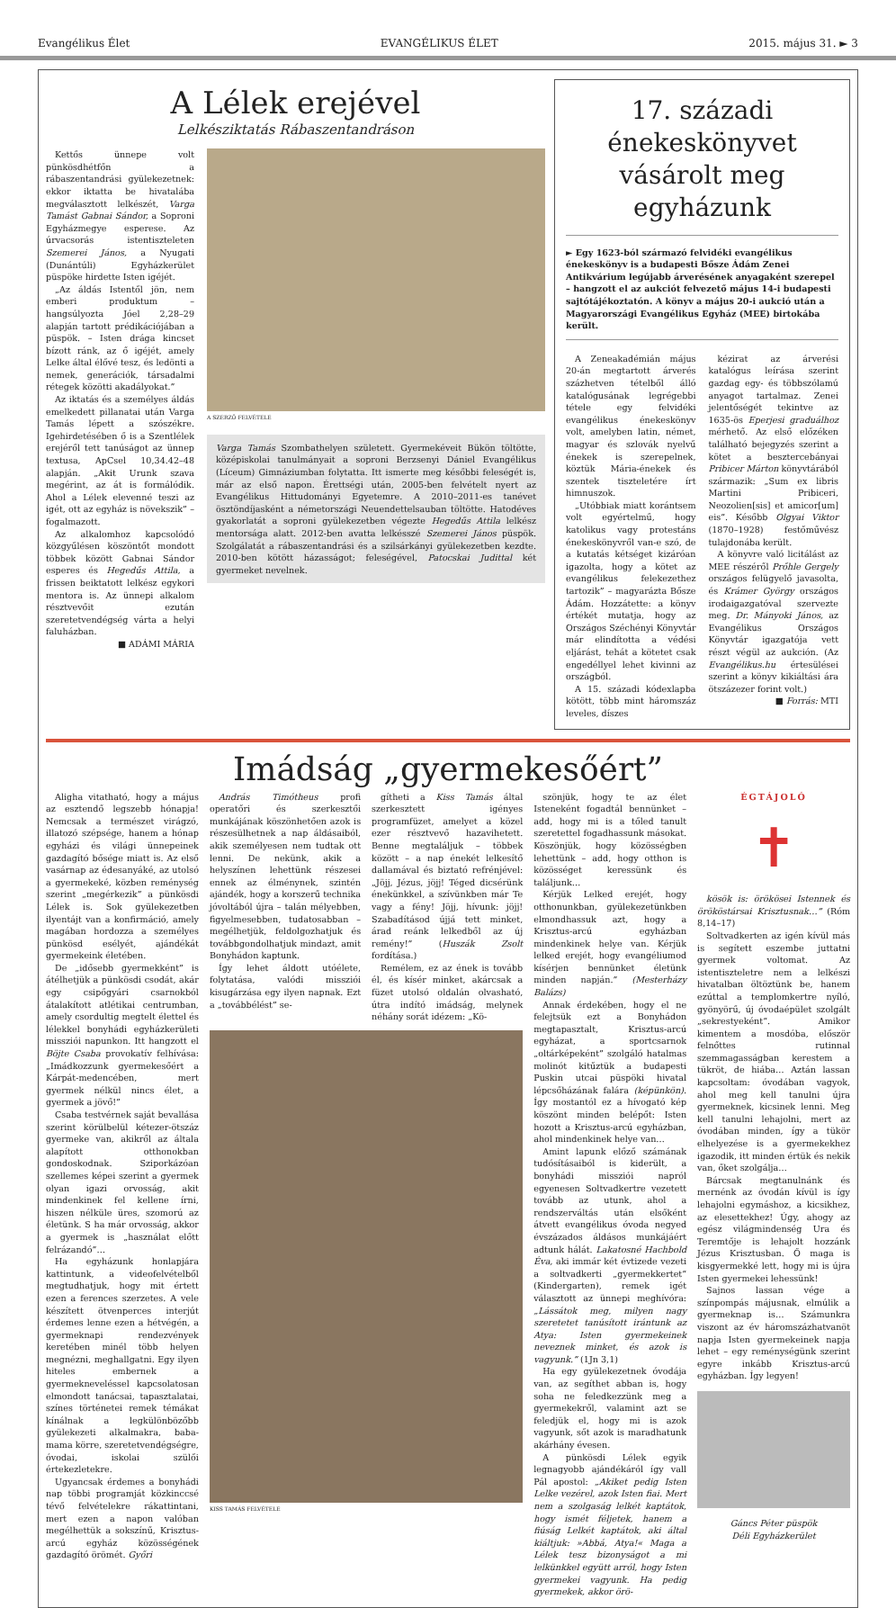Evangélikus Élet EVANGÉLIKUS ÉLET 2015. május 31. ► 3
A Lélek erejével
Lelkésziktatás Rábaszentandráson
Kettős ünnepe volt pünkösdhétfőn a rábaszentandrási gyülekezetnek: ekkor iktatta be hivatalába megválasztott lelkészét, Varga Tamást Gabnai Sándor, a Soproni Egyházmegye esperese. Az úrvacsorás istentiszteleten Szemerei János, a Nyugati (Dunántúli) Egyházkerület püspöke hirdette Isten igéjét.
„Az áldás Istentől jön, nem emberi produktum – hangsúlyozta Jóel 2,28–29 alapján tartott prédikációjában a püspök. – Isten drága kincset bízott ránk, az ő igéjét, amely Lelke által élővé tesz, és ledönti a nemek, generációk, társadalmi rétegek közötti akadályokat.”
Az iktatás és a személyes áldás emelkedett pillanatai után Varga Tamás lépett a szószékre. Igehirdetésében ő is a Szentlélek erejéről tett tanúságot az ünnep textusa, ApCsel 10,34.42–48 alapján. „Akit Urunk szava megérint, az át is formálódik. Ahol a Lélek elevenné teszi az igét, ott az egyház is növekszik” – fogalmazott.
Az alkalomhoz kapcsolódó közgyűlésen köszöntőt mondott többek között Gabnai Sándor esperes és Hegedűs Attila, a frissen beiktatott lelkész egykori mentora is. Az ünnepi alkalom résztvevőit ezután szeretetvendégség várta a helyi faluházban.
■ ADÁMI MÁRIA
A SZERZŐ FELVÉTELE
Varga Tamás Szombathelyen született. Gyermekéveit Bükön töltötte, középiskolai tanulmányait a soproni Berzsenyi Dániel Evangélikus (Líceum) Gimnáziumban folytatta. Itt ismerte meg későbbi feleségét is, már az első napon. Érettségi után, 2005-ben felvételt nyert az Evangélikus Hittudományi Egyetemre. A 2010–2011-es tanévet ösztöndíjasként a németországi Neuendettelsauban töltötte. Hatodéves gyakorlatát a soproni gyülekezetben végezte Hegedűs Attila lelkész mentorsága alatt. 2012-ben avatta lelkésszé Szemerei János püspök. Szolgálatát a rábaszentandrási és a szilsárkányi gyülekezetben kezdte. 2010-ben kötött házasságot; feleségével, Patocskai Judittal két gyermeket nevelnek.
17. századi énekeskönyvet vásárolt meg egyházunk
► Egy 1623-ból származó felvidéki evangélikus énekeskönyv is a budapesti Bősze Ádám Zenei Antikvárium legújabb árverésének anyagaként szerepel – hangzott el az aukciót felvezető május 14-i budapesti sajtótájékoztatón. A könyv a május 20-i aukció után a Magyarországi Evangélikus Egyház (MEE) birtokába került.
A Zeneakadémián május 20-án megtartott árverés százhetven tételből álló katalógusának legrégebbi tétele egy felvidéki evangélikus énekeskönyv volt, amelyben latin, német, magyar és szlovák nyelvű énekek is szerepelnek, köztük Mária-énekek és szentek tiszteletére írt himnuszok.
„Utóbbiak miatt korántsem volt egyértelmű, hogy katolikus vagy protestáns énekeskönyvről van-e szó, de a kutatás kétséget kizáróan igazolta, hogy a kötet az evangélikus felekezethez tartozik” – magyarázta Bősze Ádám. Hozzátette: a könyv értékét mutatja, hogy az Országos Széchényi Könyvtár már elindította a védési eljárást, tehát a kötetet csak engedéllyel lehet kivinni az országból.
A 15. századi kódexlapba kötött, több mint háromszáz leveles, díszes
kézirat az árverési katalógus leírása szerint gazdag egy- és többszólamú anyagot tartalmaz. Zenei jelentőségét tekintve az 1635-ös Eperjesi graduálhoz mérhető. Az első előzéken található bejegyzés szerint a kötet a besztercebányai Pribicer Márton könyvtárából származik: „Sum ex libris Martini Pribiceri, Neozolien[sis] et amicor[um] eis”. Később Olgyai Viktor (1870–1928) festőművész tulajdonába került.
A könyvre való licitálást az MEE részéről Prőhle Gergely országos felügyelő javasolta, és Krámer György országos irodaigazgatóval szervezte meg. Dr. Mányoki János, az Evangélikus Országos Könyvtár igazgatója vett részt végül az aukción. (Az Evangélikus.hu értesülései szerint a könyv kikiáltási ára ötszázezer forint volt.)
■ Forrás: MTI
Imádság „gyermekesőért”
Aligha vitatható, hogy a május az esztendő legszebb hónapja! Nemcsak a természet virágzó, illatozó szépsége, hanem a hónap egyházi és világi ünnepeinek gazdagító bősége miatt is. Az első vasárnap az édesanyáké, az utolsó a gyermekeké, közben reménység szerint „megérkezik” a pünkösdi Lélek is. Sok gyülekezetben ilyentájt van a konfirmáció, amely magában hordozza a személyes pünkösd esélyét, ajándékát gyermekeink életében.
De „idősebb gyermekként” is átélhetjük a pünkösdi csodát, akár egy csipőgyári csarnokból átalakított atlétikai centrumban, amely csordultig megtelt élettel és lélekkel bonyhádi egyházkerületi missziói napunkon. Itt hangzott el Böjte Csaba provokatív felhívása: „Imádkozzunk gyermekesőért a Kárpát-medencében, mert gyermek nélkül nincs élet, a gyermek a jövő!”
Csaba testvérnek saját bevallása szerint körülbelül kétezer-ötszáz gyermeke van, akikről az általa alapított otthonokban gondoskodnak. Sziporkázóan szellemes képei szerint a gyermek olyan igazi orvosság, akit mindenkinek fel kellene írni, hiszen nélküle üres, szomorú az életünk. S ha már orvosság, akkor a gyermek is „használat előtt felrázandó”…
Ha egyházunk honlapjára kattintunk, a videofelvételből megtudhatjuk, hogy mit értett ezen a ferences szerzetes. A vele készített ötvenperces interjút érdemes lenne ezen a hétvégén, a gyermeknapi rendezvények keretében minél több helyen megnézni, meghallgatni. Egy ilyen hiteles embernek a gyermekneveléssel kapcsolatosan elmondott tanácsai, tapasztalatai, színes történetei remek témákat kínálnak a legkülönbözőbb gyülekezeti alkalmakra, baba-mama körre, szeretetvendégségre, óvodai, iskolai szülői értekezletekre.
Ugyancsak érdemes a bonyhádi nap többi programját közkinccsé tévő felvételekre rákattintani, mert ezen a napon valóban megélhettük a sokszínű, Krisztus-arcú egyház közösségének gazdagító örömét. Győri
András Timótheus profi operatőri és szerkesztői munkájának köszönhetően azok is részesülhetnek a nap áldásaiból, akik személyesen nem tudtak ott lenni. De nekünk, akik a helyszínen lehettünk részesei ennek az élménynek, szintén ajándék, hogy a korszerű technika jóvoltából újra – talán mélyebben, figyelmesebben, tudatosabban – megélhetjük, feldolgozhatjuk és továbbgondolhatjuk mindazt, amit Bonyhádon kaptunk.
Így lehet áldott utóélete, folytatása, valódi missziói kisugárzása egy ilyen napnak. Ezt a „továbbélést” se-
gítheti a Kiss Tamás által szerkesztett igényes programfüzet, amelyet a közel ezer résztvevő hazavihetett. Benne megtaláljuk – többek között – a nap énekét lelkesítő dallamával és biztató refrénjével: „Jöjj, Jézus, jöjj! Téged dicsérünk énekünkkel, a szívünkben már Te vagy a fény! Jöjj, hívunk: jöjj! Szabadításod újjá tett minket, árad reánk lelkedből az új remény!” (Huszák Zsolt fordítása.)
Remélem, ez az ének is tovább él, és kísér minket, akárcsak a füzet utolsó oldalán olvasható, útra indító imádság, melynek néhány sorát idézem: „Kö-
KISS TAMÁS FELVÉTELE
szönjük, hogy te az élet Isteneként fogadtál bennünket – add, hogy mi is a tőled tanult szeretettel fogadhassunk másokat. Köszönjük, hogy közösségben lehettünk – add, hogy otthon is közösséget keressünk és találjunk…
Kérjük Lelked erejét, hogy otthonunkban, gyülekezetünkben elmondhassuk azt, hogy a Krisztus-arcú egyházban mindenkinek helye van. Kérjük lelked erejét, hogy evangéliumod kísérjen bennünket életünk minden napján.” (Mesterházy Balázs)
Annak érdekében, hogy el ne felejtsük ezt a Bonyhádon megtapasztalt, Krisztus-arcú egyházat, a sportcsarnok „oltárképeként” szolgáló hatalmas molinót kitűztük a budapesti Puskin utcai püspöki hivatal lépcsőházának falára (képünkön). Így mostantól ez a hívogató kép köszönt minden belépőt: Isten hozott a Krisztus-arcú egyházban, ahol mindenkinek helye van…
Amint lapunk előző számának tudósításaiból is kiderült, a bonyhádi missziói napról egyenesen Soltvadkertre vezetett tovább az utunk, ahol a rendszerváltás után elsőként átvett evangélikus óvoda negyed évszázados áldásos munkájáért adtunk hálát. Lakatosné Hachbold Éva, aki immár két évtizede vezeti a soltvadkerti „gyermekkertet” (Kindergarten), remek igét választott az ünnepi meghívóra: „Lássátok meg, milyen nagy szeretetet tanúsított irántunk az Atya: Isten gyermekeinek neveznek minket, és azok is vagyunk.” (1Jn 3,1)
Ha egy gyülekezetnek óvodája van, az segíthet abban is, hogy soha ne feledkezzünk meg a gyermekekről, valamint azt se feledjük el, hogy mi is azok vagyunk, sőt azok is maradhatunk akárhány évesen.
A pünkösdi Lélek egyik legnagyobb ajándékáról így vall Pál apostol: „Akiket pedig Isten Lelke vezérel, azok Isten fiai. Mert nem a szolgaság lelkét kaptátok, hogy ismét féljetek, hanem a fiúság Lelkét kaptátok, aki által kiáltjuk: »Abbá, Atya!« Maga a Lélek tesz bizonyságot a mi lelkünkkel együtt arról, hogy Isten gyermekei vagyunk. Ha pedig gyermekek, akkor örö-
ÉGTÁJOLÓ
✝
kösök is: örökösei Istennek és örököstársai Krisztusnak…” (Róm 8,14–17)
Soltvadkerten az igén kívül más is segített eszembe juttatni gyermek voltomat. Az istentiszteletre nem a lelkészi hivatalban öltöztünk be, hanem ezúttal a templomkertre nyíló, gyönyörű, új óvodaépület szolgált „sekrestyeként”. Amikor kimentem a mosdóba, először felnőttes rutinnal szemmagasságban kerestem a tükröt, de hiába… Aztán lassan kapcsoltam: óvodában vagyok, ahol meg kell tanulni újra gyermeknek, kicsinek lenni. Meg kell tanulni lehajolni, mert az óvodában minden, így a tükör elhelyezése is a gyermekekhez igazodik, itt minden értük és nekik van, őket szolgálja…
Bárcsak megtanulnánk és mernénk az óvodán kívül is így lehajolni egymáshoz, a kicsikhez, az elesettekhez! Úgy, ahogy az egész világmindenség Ura és Teremtője is lehajolt hozzánk Jézus Krisztusban. Ő maga is kisgyermekké lett, hogy mi is újra Isten gyermekei lehessünk!
Sajnos lassan vége a színpompás májusnak, elmúlik a gyermeknap is… Számunkra viszont az év háromszázhatvanöt napja Isten gyermekeinek napja lehet – egy reménységünk szerint egyre inkább Krisztus-arcú egyházban. Így legyen!
Gáncs Péter püspök
Déli Egyházkerület